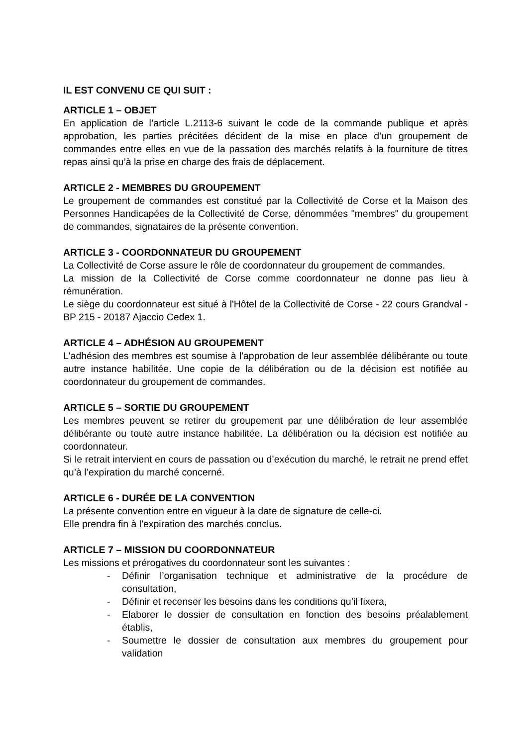IL EST CONVENU CE QUI SUIT :
ARTICLE 1 – OBJET
En application de l’article L.2113-6 suivant le code de la commande publique et après approbation, les parties précitées décident de la mise en place d'un groupement de commandes entre elles en vue de la passation des marchés relatifs à la fourniture de titres repas ainsi qu’à la prise en charge des frais de déplacement.
ARTICLE 2 - MEMBRES DU GROUPEMENT
Le groupement de commandes est constitué par la Collectivité de Corse et la Maison des Personnes Handicapées de la Collectivité de Corse, dénommées "membres" du groupement de commandes, signataires de la présente convention.
ARTICLE 3 - COORDONNATEUR DU GROUPEMENT
La Collectivité de Corse assure le rôle de coordonnateur du groupement de commandes.
La mission de la Collectivité de Corse comme coordonnateur ne donne pas lieu à rémunération.
Le siège du coordonnateur est situé à l'Hôtel de la Collectivité de Corse - 22 cours Grandval - BP 215 - 20187 Ajaccio Cedex 1.
ARTICLE 4 – ADHÉSION AU GROUPEMENT
L'adhésion des membres est soumise à l'approbation de leur assemblée délibérante ou toute autre instance habilitée. Une copie de la délibération ou de la décision est notifiée au coordonnateur du groupement de commandes.
ARTICLE 5 – SORTIE DU GROUPEMENT
Les membres peuvent se retirer du groupement par une délibération de leur assemblée délibérante ou toute autre instance habilitée. La délibération ou la décision est notifiée au coordonnateur.
Si le retrait intervient en cours de passation ou d’exécution du marché, le retrait ne prend effet qu’à l’expiration du marché concerné.
ARTICLE 6 - DURÉE DE LA CONVENTION
La présente convention entre en vigueur à la date de signature de celle-ci.
Elle prendra fin à l'expiration des marchés conclus.
ARTICLE 7 – MISSION DU COORDONNATEUR
Les missions et prérogatives du coordonnateur sont les suivantes :
- Définir l’organisation technique et administrative de la procédure de consultation,
- Définir et recenser les besoins dans les conditions qu’il fixera,
- Elaborer le dossier de consultation en fonction des besoins préalablement établis,
- Soumettre le dossier de consultation aux membres du groupement pour validation